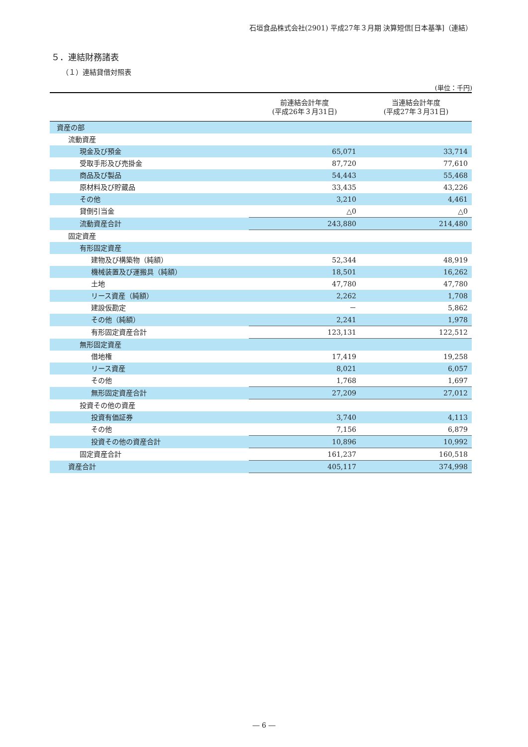石垣食品株式会社(2901) 平成27年３月期 決算短信[日本基準]（連結）
５．連結財務諸表
（１）連結貸借対照表
(単位：千円)
| | 前連結会計年度 (平成26年３月31日) | 当連結会計年度 (平成27年３月31日) |
| --- | --- | --- |
| 資産の部 | | |
| 流動資産 | | |
| 現金及び預金 | 65,071 | 33,714 |
| 受取手形及び売掛金 | 87,720 | 77,610 |
| 商品及び製品 | 54,443 | 55,468 |
| 原材料及び貯蔵品 | 33,435 | 43,226 |
| その他 | 3,210 | 4,461 |
| 貸倒引当金 | △0 | △0 |
| 流動資産合計 | 243,880 | 214,480 |
| 固定資産 | | |
| 有形固定資産 | | |
| 建物及び構築物（純額） | 52,344 | 48,919 |
| 機械装置及び運搬具（純額） | 18,501 | 16,262 |
| 土地 | 47,780 | 47,780 |
| リース資産（純額） | 2,262 | 1,708 |
| 建設仮勘定 | － | 5,862 |
| その他（純額） | 2,241 | 1,978 |
| 有形固定資産合計 | 123,131 | 122,512 |
| 無形固定資産 | | |
| 借地権 | 17,419 | 19,258 |
| リース資産 | 8,021 | 6,057 |
| その他 | 1,768 | 1,697 |
| 無形固定資産合計 | 27,209 | 27,012 |
| 投資その他の資産 | | |
| 投資有価証券 | 3,740 | 4,113 |
| その他 | 7,156 | 6,879 |
| 投資その他の資産合計 | 10,896 | 10,992 |
| 固定資産合計 | 161,237 | 160,518 |
| 資産合計 | 405,117 | 374,998 |
― 6 ―